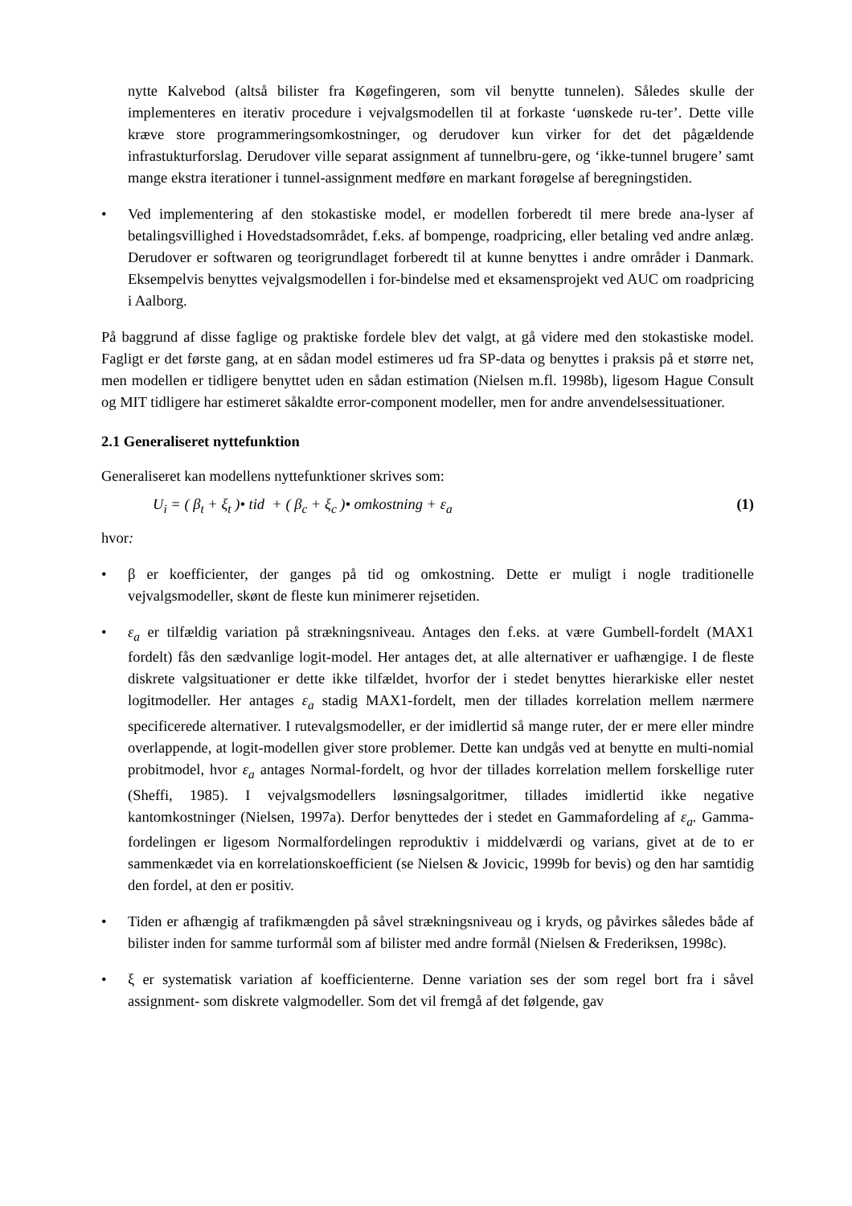nytte Kalvebod (altså bilister fra Køgefingeren, som vil benytte tunnelen). Således skulle der implementeres en iterativ procedure i vejvalgsmodellen til at forkaste ‘uønskede ru-ter’. Dette ville kræve store programmeringsomkostninger, og derudover kun virker for det det pågældende infrastukturforslag. Derudover ville separat assignment af tunnelbru-gere, og ‘ikke-tunnel brugere’ samt mange ekstra iterationer i tunnel-assignment medføre en markant forøgelse af beregningstiden.
• Ved implementering af den stokastiske model, er modellen forberedt til mere brede ana-lyser af betalingsvillighed i Hovedstadsområdet, f.eks. af bompenge, roadpricing, eller betaling ved andre anlæg. Derudover er softwaren og teorigrundlaget forberedt til at kunne benyttes i andre områder i Danmark. Eksempelvis benyttes vejvalgsmodellen i for-bindelse med et eksamensprojekt ved AUC om roadpricing i Aalborg.
På baggrund af disse faglige og praktiske fordele blev det valgt, at gå videre med den stokastiske model. Fagligt er det første gang, at en sådan model estimeres ud fra SP-data og benyttes i praksis på et større net, men modellen er tidligere benyttet uden en sådan estimation (Nielsen m.fl. 1998b), ligesom Hague Consult og MIT tidligere har estimeret såkaldte error-component modeller, men for andre anvendelsessituationer.
2.1 Generaliseret nyttefunktion
Generaliseret kan modellens nyttefunktioner skrives som:
U<sub>i</sub> = ( β<sub>t</sub> + ξ<sub>t</sub> )• tid + ( β<sub>c</sub> + ξ<sub>c</sub> )• omkostning + ε<sub>a</sub> (1)
hvor:
• β er koefficienter, der ganges på tid og omkostning. Dette er muligt i nogle traditionelle vejvalgsmodeller, skønt de fleste kun minimerer rejsetiden.
• ε<sub>a</sub> er tilfældig variation på strækningsniveau. Antages den f.eks. at være Gumbell-fordelt (MAX1 fordelt) fås den sædvanlige logit-model. Her antages det, at alle alternativer er uafhængige. I de fleste diskrete valgsituationer er dette ikke tilfældet, hvorfor der i stedet benyttes hierarkiske eller nestet logitmodeller. Her antages ε<sub>a</sub> stadig MAX1-fordelt, men der tillades korrelation mellem nærmere specificerede alternativer. I rutevalgsmodeller, er der imidlertid så mange ruter, der er mere eller mindre overlappende, at logit-modellen giver store problemer. Dette kan undgås ved at benytte en multi-nomial probitmodel, hvor ε<sub>a</sub> antages Normal-fordelt, og hvor der tillades korrelation mellem forskellige ruter (Sheffi, 1985). I vejvalgsmodellers løsningsalgoritmer, tillades imidlertid ikke negative kantomkostninger (Nielsen, 1997a). Derfor benyttedes der i stedet en Gammafordeling af ε<sub>a</sub>. Gamma-fordelingen er ligesom Normalfordelingen reproduktiv i middelværdi og varians, givet at de to er sammenkædet via en korrelationskoefficient (se Nielsen & Jovicic, 1999b for bevis) og den har samtidig den fordel, at den er positiv.
• Tiden er afhængig af trafikmængden på såvel strækningsniveau og i kryds, og påvirkes således både af bilister inden for samme turformål som af bilister med andre formål (Nielsen & Frederiksen, 1998c).
• ξ er systematisk variation af koefficienterne. Denne variation ses der som regel bort fra i såvel assignment- som diskrete valgmodeller. Som det vil fremgå af det følgende, gav